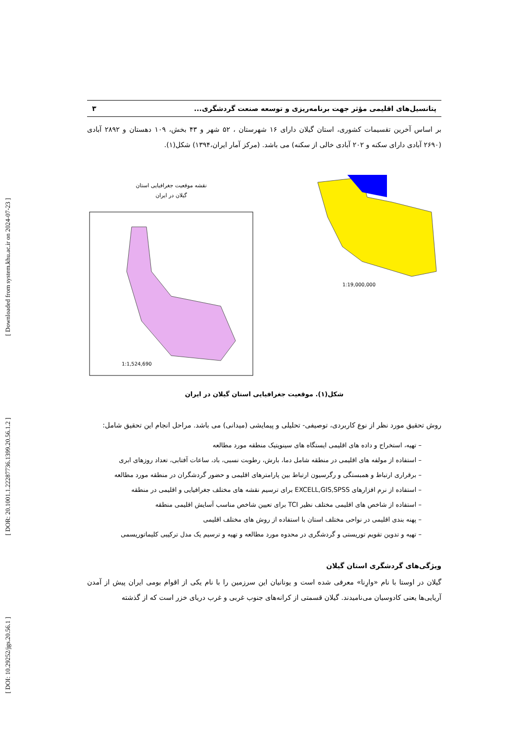[ DOI: 10.29252/jgs.20.56.1 ] [ DOR: 20.1001.1.22287736.1399.20.56.1.2 ] [ Downloaded from system.khu.ac.ir on 2024-07-23 ]
پتانسیل‌های اقلیمی مؤثر جهت برنامه‌ریزی و توسعه صنعت گردشگری... ۳
بر اساس آخرین تقسیمات کشوری، استان گیلان دارای ۱۶ شهرستان ، ۵۲ شهر و ۴۳ بخش، ۱۰۹ دهستان و ۲۸۹۲ آبادی (۲۶۹۰ آبادی دارای سکنه و ۲۰۲ آبادی خالی از سکنه) می باشد. (مرکز آمار ایران،۱۳۹۴) شکل(۱).
نقشه موقعیت جغرافیایی استان
گیلان در ایران
1:1,524,690
1:19,000,000
شکل(۱). موقعیت جغرافیایی استان گیلان در ایران
روش تحقیق مورد نظر از نوع کاربردی، توصیفی- تحلیلی و پیمایشی (میدانی) می باشد. مراحل انجام این تحقیق شامل:
– تهیه، استخراج و داده های اقلیمی ایستگاه های سینوپتیک منطقه مورد مطالعه
– استفاده از مولفه های اقلیمی در منطقه شامل دما، بارش، رطوبت نسبی، باد، ساعات آفتابی، تعداد روزهای ابری
– برقراری ارتباط و همبستگی و رگرسیون ارتباط بین پارامترهای اقلیمی و حضور گردشگران در منطقه مورد مطالعه
– استفاده از نرم افزارهای EXCELL,GIS,SPSS برای ترسیم نقشه های مختلف جغرافیایی و اقلیمی در منطقه
– استفاده از شاخص های اقلیمی مختلف نظیر TCI برای تعیین شاخص مناسب آسایش اقلیمی منطقه
– پهنه بندی اقلیمی در نواحی مختلف استان با استفاده از روش های مختلف اقلیمی
– تهیه و تدوین تقویم توریستی و گردشگری در محدوه مورد مطالعه و تهیه و ترسیم یک مدل ترکیبی کلیماتوریسمی
ویژگی‌های گردشگری استان گیلان
گیلان در اوستا با نام «وارِنا» معرفی شده است و یونانیان این سرزمین را با نام یکی از اقوام بومی ایران پیش از آمدن آریایی‌ها یعنی کادوسیان می‌نامیدند. گیلان قسمتی از کرانه‌های جنوب غربی و غرب دریای خزر است که از گذشته